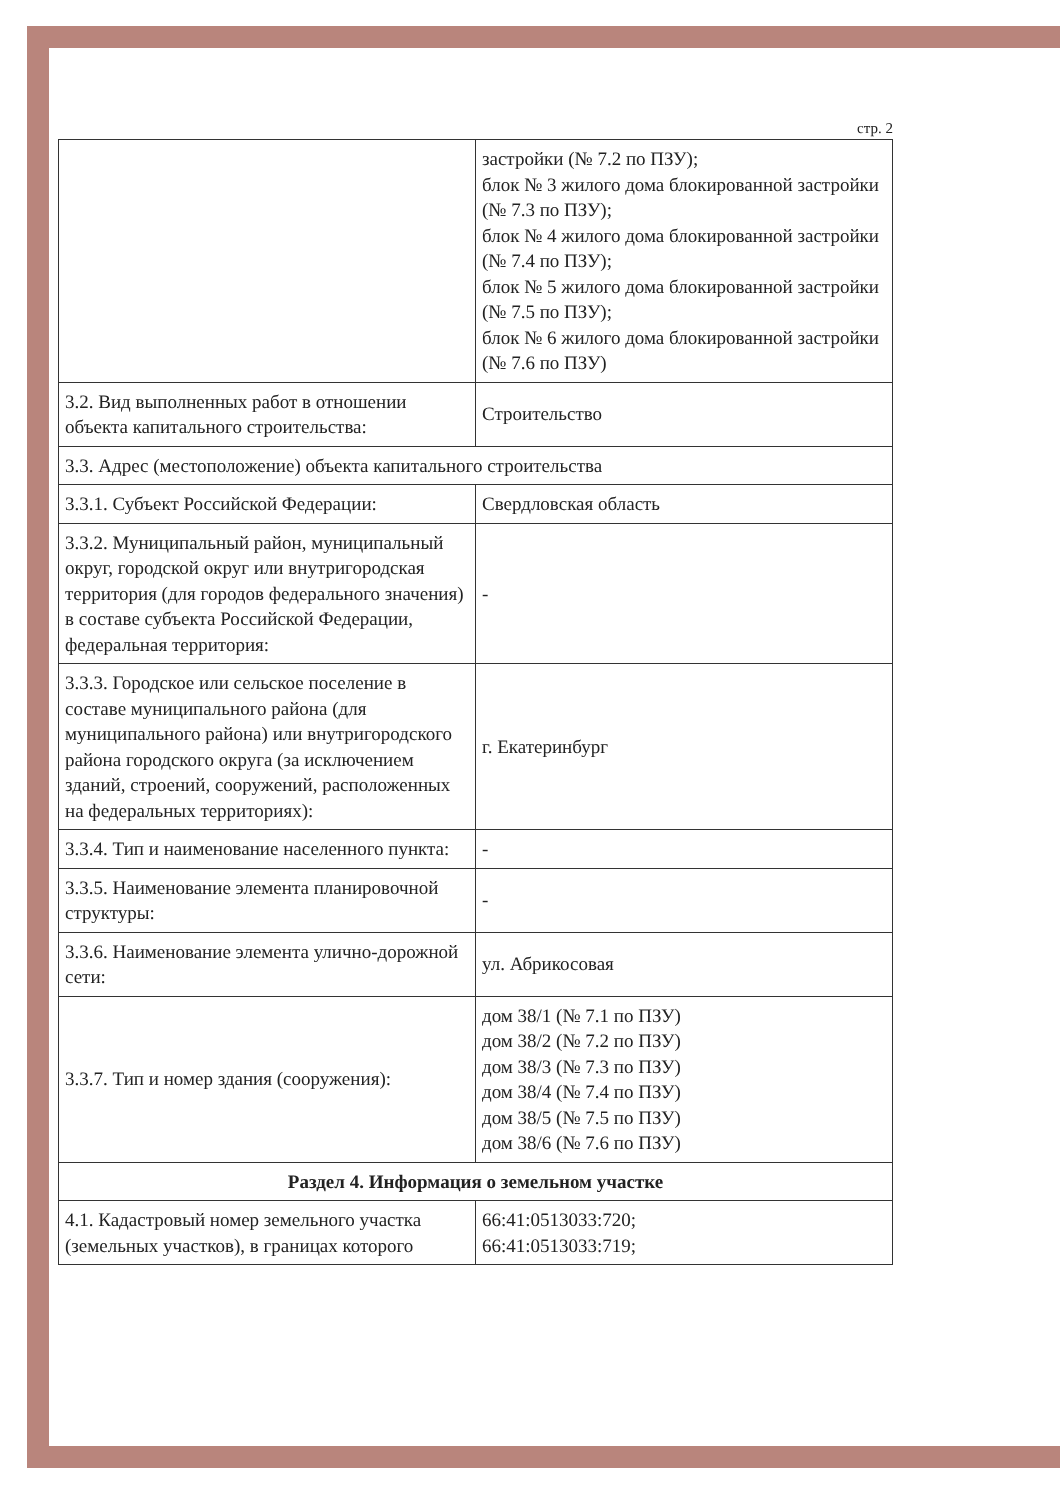стр. 2
| | застройки (№ 7.2 по ПЗУ); блок № 3 жилого дома блокированной застройки (№ 7.3 по ПЗУ); блок № 4 жилого дома блокированной застройки (№ 7.4 по ПЗУ); блок № 5 жилого дома блокированной застройки (№ 7.5 по ПЗУ); блок № 6 жилого дома блокированной застройки (№ 7.6 по ПЗУ) |
| 3.2. Вид выполненных работ в отношении объекта капитального строительства: | Строительство |
| 3.3. Адрес (местоположение) объекта капитального строительства | |
| 3.3.1. Субъект Российской Федерации: | Свердловская область |
| 3.3.2. Муниципальный район, муниципальный округ, городской округ или внутригородская территория (для городов федерального значения) в составе субъекта Российской Федерации, федеральная территория: | - |
| 3.3.3. Городское или сельское поселение в составе муниципального района (для муниципального района) или внутригородского района городского округа (за исключением зданий, строений, сооружений, расположенных на федеральных территориях): | г. Екатеринбург |
| 3.3.4. Тип и наименование населенного пункта: | - |
| 3.3.5. Наименование элемента планировочной структуры: | - |
| 3.3.6. Наименование элемента улично-дорожной сети: | ул. Абрикосовая |
| 3.3.7. Тип и номер здания (сооружения): | дом 38/1 (№ 7.1 по ПЗУ) дом 38/2 (№ 7.2 по ПЗУ) дом 38/3 (№ 7.3 по ПЗУ) дом 38/4 (№ 7.4 по ПЗУ) дом 38/5 (№ 7.5 по ПЗУ) дом 38/6 (№ 7.6 по ПЗУ) |
| Раздел 4. Информация о земельном участке | |
| 4.1. Кадастровый номер земельного участка (земельных участков), в границах которого | 66:41:0513033:720; 66:41:0513033:719; |